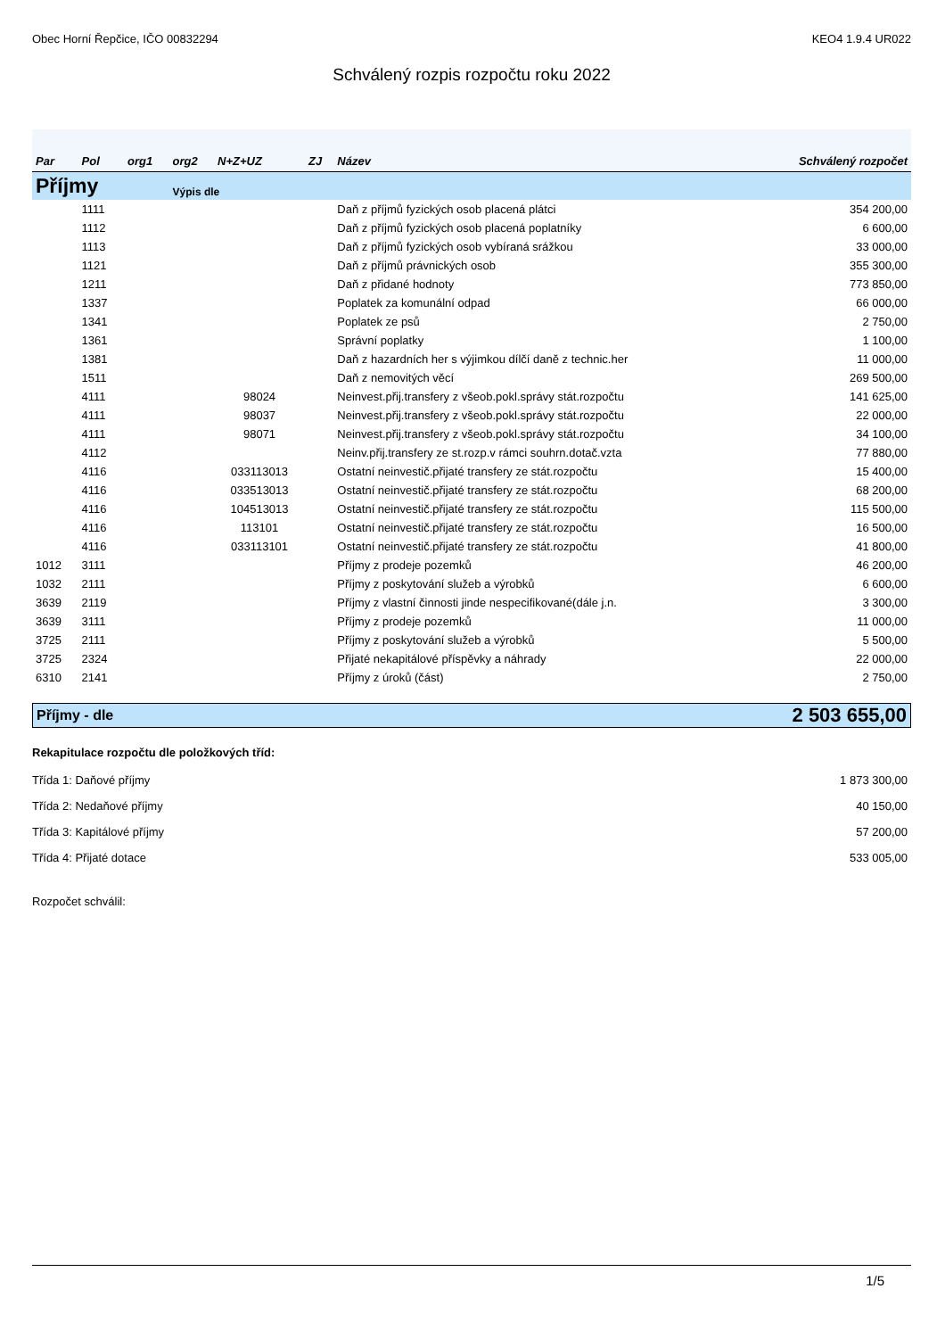Obec Horní Řepčice, IČO 00832294 KEO4 1.9.4 UR022
Schválený rozpis rozpočtu roku 2022
| Par | Pol | org1 | org2 | N+Z+UZ | ZJ | Název | Schválený rozpočet |
| --- | --- | --- | --- | --- | --- | --- | --- |
| Příjmy | | | Výpis dle | | | | |
| | 1111 | | | | | Daň z příjmů fyzických osob placená plátci | 354 200,00 |
| | 1112 | | | | | Daň z příjmů fyzických osob placená poplatníky | 6 600,00 |
| | 1113 | | | | | Daň z příjmů fyzických osob vybíraná srážkou | 33 000,00 |
| | 1121 | | | | | Daň z příjmů právnických osob | 355 300,00 |
| | 1211 | | | | | Daň z přidané hodnoty | 773 850,00 |
| | 1337 | | | | | Poplatek za komunální odpad | 66 000,00 |
| | 1341 | | | | | Poplatek ze psů | 2 750,00 |
| | 1361 | | | | | Správní poplatky | 1 100,00 |
| | 1381 | | | | | Daň z hazardních her s výjimkou dílčí daně z technic.her | 11 000,00 |
| | 1511 | | | | | Daň z nemovitých věcí | 269 500,00 |
| | 4111 | | | 98024 | | Neinvest.přij.transfery z všeob.pokl.správy stát.rozpočtu | 141 625,00 |
| | 4111 | | | 98037 | | Neinvest.přij.transfery z všeob.pokl.správy stát.rozpočtu | 22 000,00 |
| | 4111 | | | 98071 | | Neinvest.přij.transfery z všeob.pokl.správy stát.rozpočtu | 34 100,00 |
| | 4112 | | | | | Neinv.přij.transfery ze st.rozp.v rámci souhrn.dotač.vzta | 77 880,00 |
| | 4116 | | | 033113013 | | Ostatní neinvestič.přijaté transfery ze stát.rozpočtu | 15 400,00 |
| | 4116 | | | 033513013 | | Ostatní neinvestič.přijaté transfery ze stát.rozpočtu | 68 200,00 |
| | 4116 | | | 104513013 | | Ostatní neinvestič.přijaté transfery ze stát.rozpočtu | 115 500,00 |
| | 4116 | | | 113101 | | Ostatní neinvestič.přijaté transfery ze stát.rozpočtu | 16 500,00 |
| | 4116 | | | 033113101 | | Ostatní neinvestič.přijaté transfery ze stát.rozpočtu | 41 800,00 |
| 1012 | 3111 | | | | | Příjmy z prodeje pozemků | 46 200,00 |
| 1032 | 2111 | | | | | Příjmy z poskytování služeb a výrobků | 6 600,00 |
| 3639 | 2119 | | | | | Příjmy z vlastní činnosti jinde nespecifikované(dále j.n. | 3 300,00 |
| 3639 | 3111 | | | | | Příjmy z prodeje pozemků | 11 000,00 |
| 3725 | 2111 | | | | | Příjmy z poskytování služeb a výrobků | 5 500,00 |
| 3725 | 2324 | | | | | Přijaté nekapitálové příspěvky a náhrady | 22 000,00 |
| 6310 | 2141 | | | | | Příjmy z úroků (část) | 2 750,00 |
Příjmy - dle 2 503 655,00
Rekapitulace rozpočtu dle položkových tříd:
Třída 1: Daňové příjmy 1 873 300,00
Třída 2: Nedaňové příjmy 40 150,00
Třída 3: Kapitálové příjmy 57 200,00
Třída 4: Přijaté dotace 533 005,00
Rozpočet schválil:
1/5